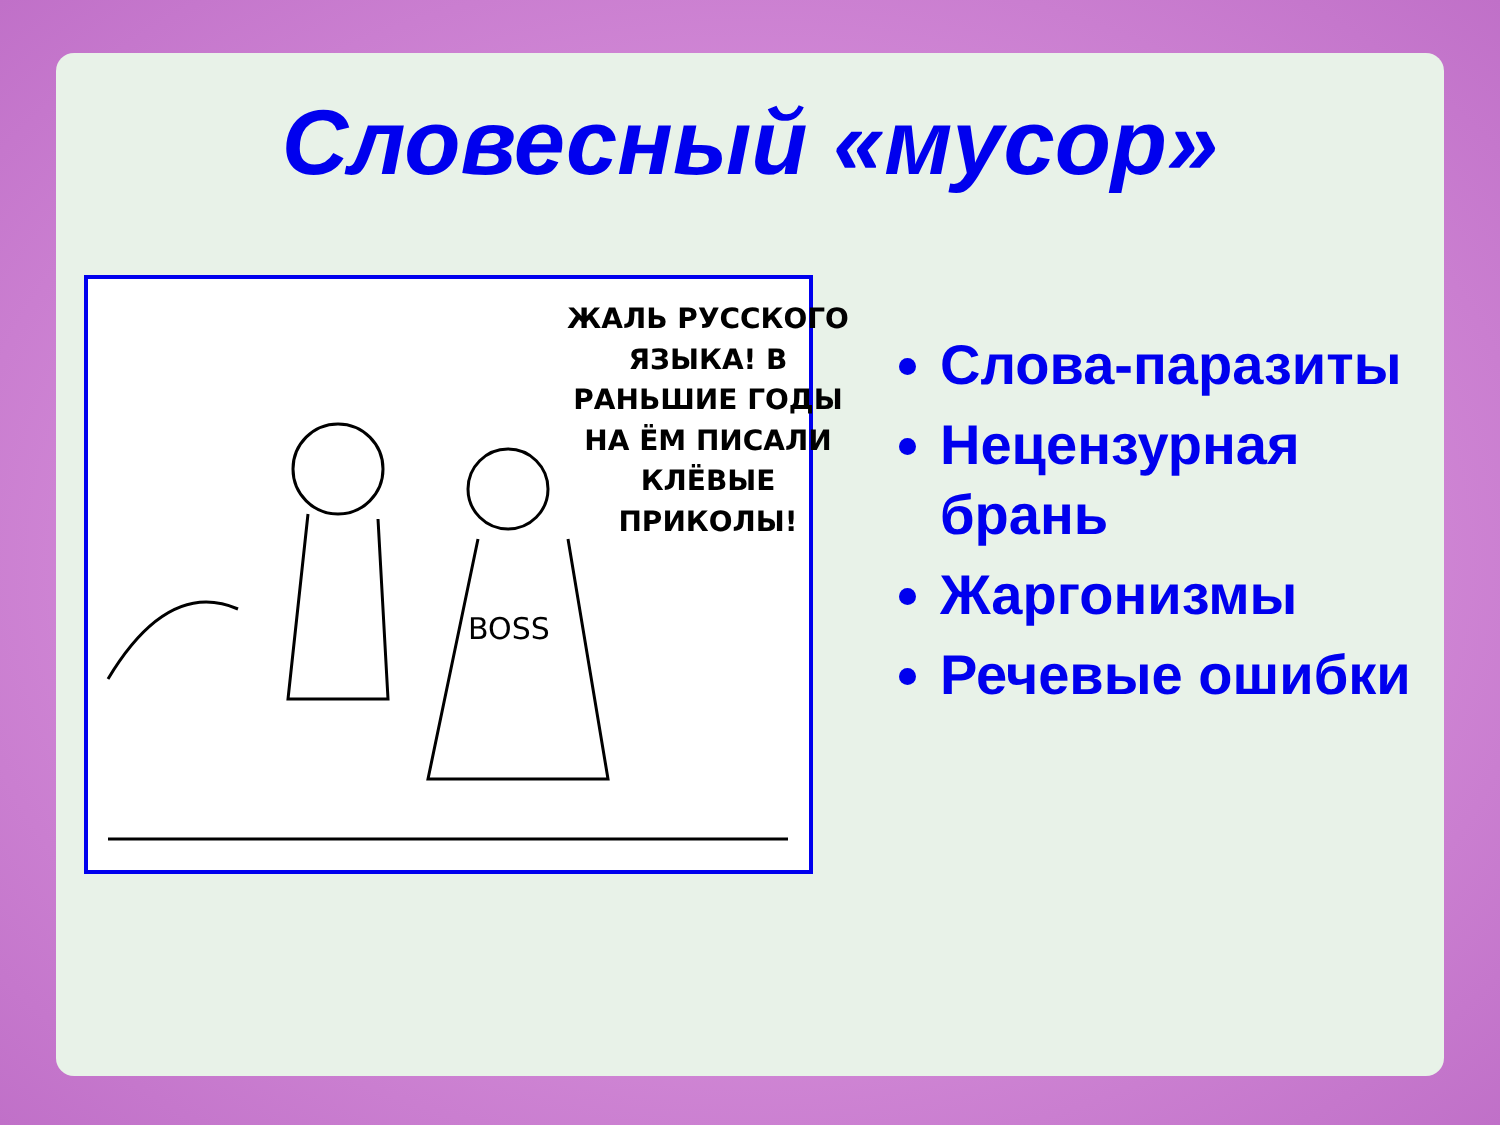Словесный «мусор»
BOSS
ЖАЛЬ РУССКОГО ЯЗЫКА! В РАНЬШИЕ ГОДЫ НА ЁМ ПИСАЛИ КЛЁВЫЕ ПРИКОЛЫ!
Слова-паразиты
Нецензурная брань
Жаргонизмы
Речевые ошибки